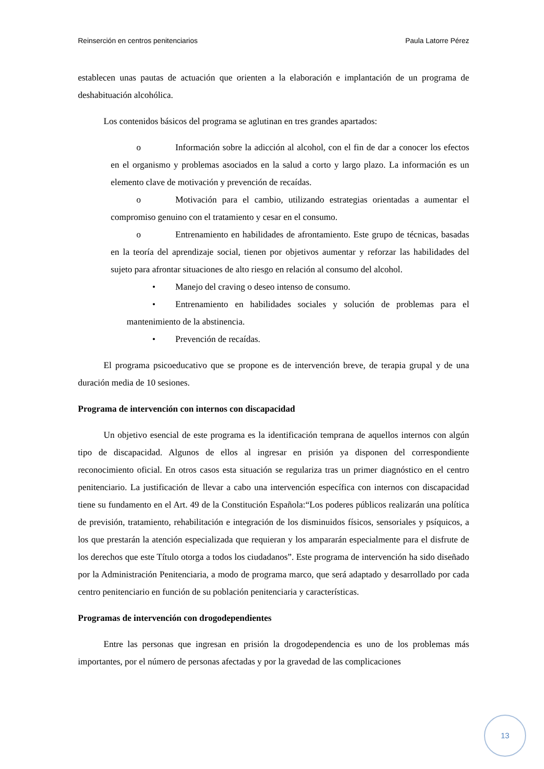Reinserción en centros penitenciarios Paula Latorre Pérez
establecen unas pautas de actuación que orienten a la elaboración e implantación de un programa de deshabituación alcohólica.
Los contenidos básicos del programa se aglutinan en tres grandes apartados:
o Información sobre la adicción al alcohol, con el fin de dar a conocer los efectos en el organismo y problemas asociados en la salud a corto y largo plazo. La información es un elemento clave de motivación y prevención de recaídas.
o Motivación para el cambio, utilizando estrategias orientadas a aumentar el compromiso genuino con el tratamiento y cesar en el consumo.
o Entrenamiento en habilidades de afrontamiento. Este grupo de técnicas, basadas en la teoría del aprendizaje social, tienen por objetivos aumentar y reforzar las habilidades del sujeto para afrontar situaciones de alto riesgo en relación al consumo del alcohol.
• Manejo del craving o deseo intenso de consumo.
• Entrenamiento en habilidades sociales y solución de problemas para el mantenimiento de la abstinencia.
• Prevención de recaídas.
El programa psicoeducativo que se propone es de intervención breve, de terapia grupal y de una duración media de 10 sesiones.
Programa de intervención con internos con discapacidad
Un objetivo esencial de este programa es la identificación temprana de aquellos internos con algún tipo de discapacidad. Algunos de ellos al ingresar en prisión ya disponen del correspondiente reconocimiento oficial. En otros casos esta situación se regulariza tras un primer diagnóstico en el centro penitenciario. La justificación de llevar a cabo una intervención específica con internos con discapacidad tiene su fundamento en el Art. 49 de la Constitución Española:“Los poderes públicos realizarán una política de previsión, tratamiento, rehabilitación e integración de los disminuidos físicos, sensoriales y psíquicos, a los que prestarán la atención especializada que requieran y los ampararán especialmente para el disfrute de los derechos que este Título otorga a todos los ciudadanos”. Este programa de intervención ha sido diseñado por la Administración Penitenciaria, a modo de programa marco, que será adaptado y desarrollado por cada centro penitenciario en función de su población penitenciaria y características.
Programas de intervención con drogodependientes
Entre las personas que ingresan en prisión la drogodependencia es uno de los problemas más importantes, por el número de personas afectadas y por la gravedad de las complicaciones
13